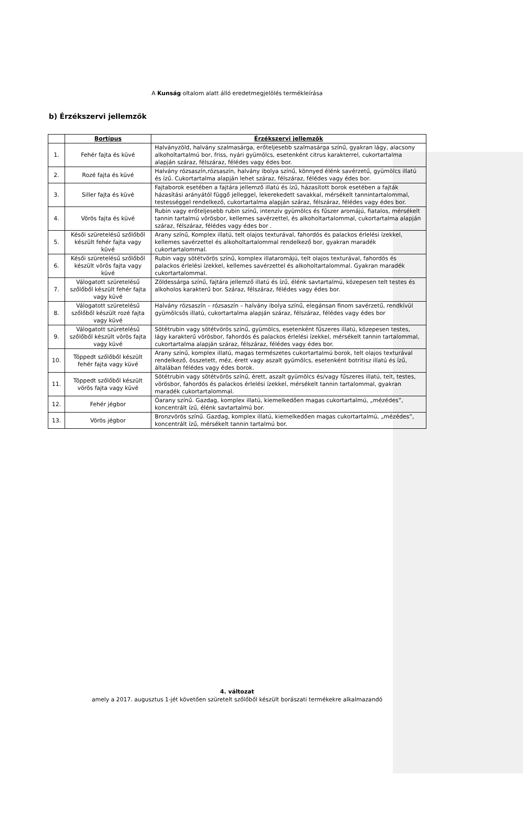A Kunság oltalom alatt álló eredetmegjelölés termékleírása
b) Érzékszervi jellemzők
| | Bortípus | Érzékszervi jellemzők |
| --- | --- | --- |
| 1. | Fehér fajta és küvé | Halványzöld, halvány szalmasárga, erőteljesebb szalmasárga színű, gyakran lágy, alacsony alkoholtartalmú bor, friss, nyári gyümölcs, esetenként citrus karakterrel, cukortartalma alapján száraz, félszáraz, félédes vagy édes bor. |
| 2. | Rozé fajta és küvé | Halvány rózsaszín,rózsaszín, halvány ibolya színű, könnyed élénk savérzetű, gyümölcs illatú és ízű. Cukortartalma alapján lehet száraz, félszáraz, félédes vagy édes bor. |
| 3. | Siller fajta és küvé | Fajtaborok esetében a fajtára jellemző illatú és ízű, házasított borok esetében a fajták házasítási arányától függő jelleggel, lekerekedett savakkal, mérsékelt tannintartalommal, testességgel rendelkező, cukortartalma alapján száraz, félszáraz, félédes vagy édes bor. |
| 4. | Vörös fajta és küvé | Rubin vagy erőteljesebb rubin színű, intenzív gyümölcs és fűszer aromájú, fiatalos, mérsékelt tannin tartalmú vörösbor, kellemes savérzettel, és alkoholtartalommal, cukortartalma alapján száraz, félszáraz, félédes vagy édes bor . |
| 5. | Késői szüretelésű szőlőből készült fehér fajta vagy küvé | Arany színű, Komplex illatú, telt olajos texturával, fahordós és palackos érlelési ízekkel, kellemes savérzettel és alkoholtartalommal rendelkező bor, gyakran maradék cukortartalommal. |
| 6. | Késői szüretelésű szőlőből készült vörös fajta vagy küvé | Rubin vagy sötétvörös színű, komplex illataromájú, telt olajos texturával, fahordós és palackos érlelési ízekkel, kellemes savérzettel és alkoholtartalommal. Gyakran maradék cukortartalommal. |
| 7. | Válogatott szüretelésű szőlőből készült fehér fajta vagy küvé | Zöldessárga színű, fajtára jellemző illatú és ízű, élénk savtartalmú, közepesen telt testes és alkoholos karakterű bor. Száraz, félszáraz, félédes vagy édes bor. |
| 8. | Válogatott szüretelésű szőlőből készült rozé fajta vagy küvé | Halvány rózsaszín – rózsaszín – halvány ibolya színű, elegánsan finom savérzetű, rendkívül gyümölcsös illatú, cukortartalma alapján száraz, félszáraz, félédes vagy édes bor |
| 9. | Válogatott szüretelésű szőlőből készült vörös fajta vagy küvé | Sötétrubin vagy sötétvörös színű, gyümölcs, esetenként fűszeres illatú, közepesen testes, lágy karakterű vörösbor, fahordós és palackos érlelési ízekkel, mérsékelt tannin tartalommal, cukortartalma alapján száraz, félszáraz, félédes vagy édes bor. |
| 10. | Töppedt szőlőből készült fehér fajta vagy küvé | Arany színű, komplex illatú, magas természetes cukortartalmú borok, telt olajos texturával rendelkező, összetett, méz, érett vagy aszalt gyümölcs, esetenként botritisz illatú és ízű, általában félédes vagy édes borok. |
| 11. | Töppedt szőlőből készült vörös fajta vagy küvé | Sötétrubin vagy sötétvörös színű, érett, aszalt gyümölcs és/vagy fűszeres illatú, telt, testes, vörösbor, fahordós és palackos érlelési ízekkel, mérsékelt tannin tartalommal, gyakran maradék cukortartalommal. |
| 12. | Fehér jégbor | Óarany színű. Gazdag, komplex illatú, kiemelkedően magas cukortartalmú, „mézédes”, koncentrált ízű, élénk savtartalmú bor. |
| 13. | Vörös jégbor | Bronzvörös színű. Gazdag, komplex illatú, kiemelkedően magas cukortartalmú, „mézédes”, koncentrált ízű, mérsékelt tannin tartalmú bor. |
4. változat
amely a 2017. augusztus 1-jét követően szüretelt szőlőből készült borászati termékekre alkalmazandó